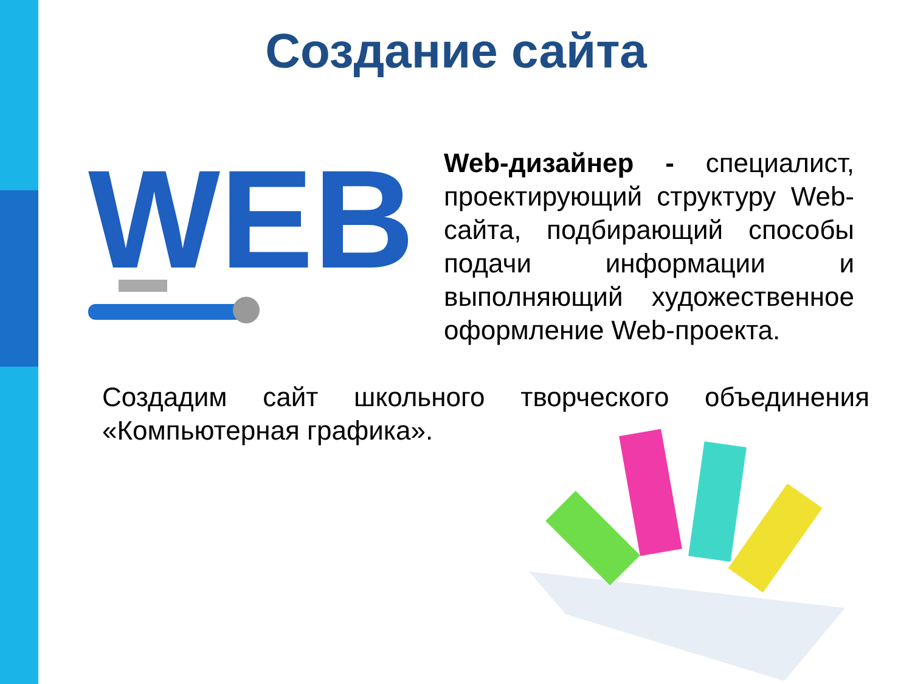Создание сайта
WEB
Web-дизайнер - специалист, проектирующий структуру Web-сайта, подбирающий способы подачи информации и выполняющий художественное оформление Web-проекта.
Создадим сайт школьного творческого объединения «Компьютерная графика».